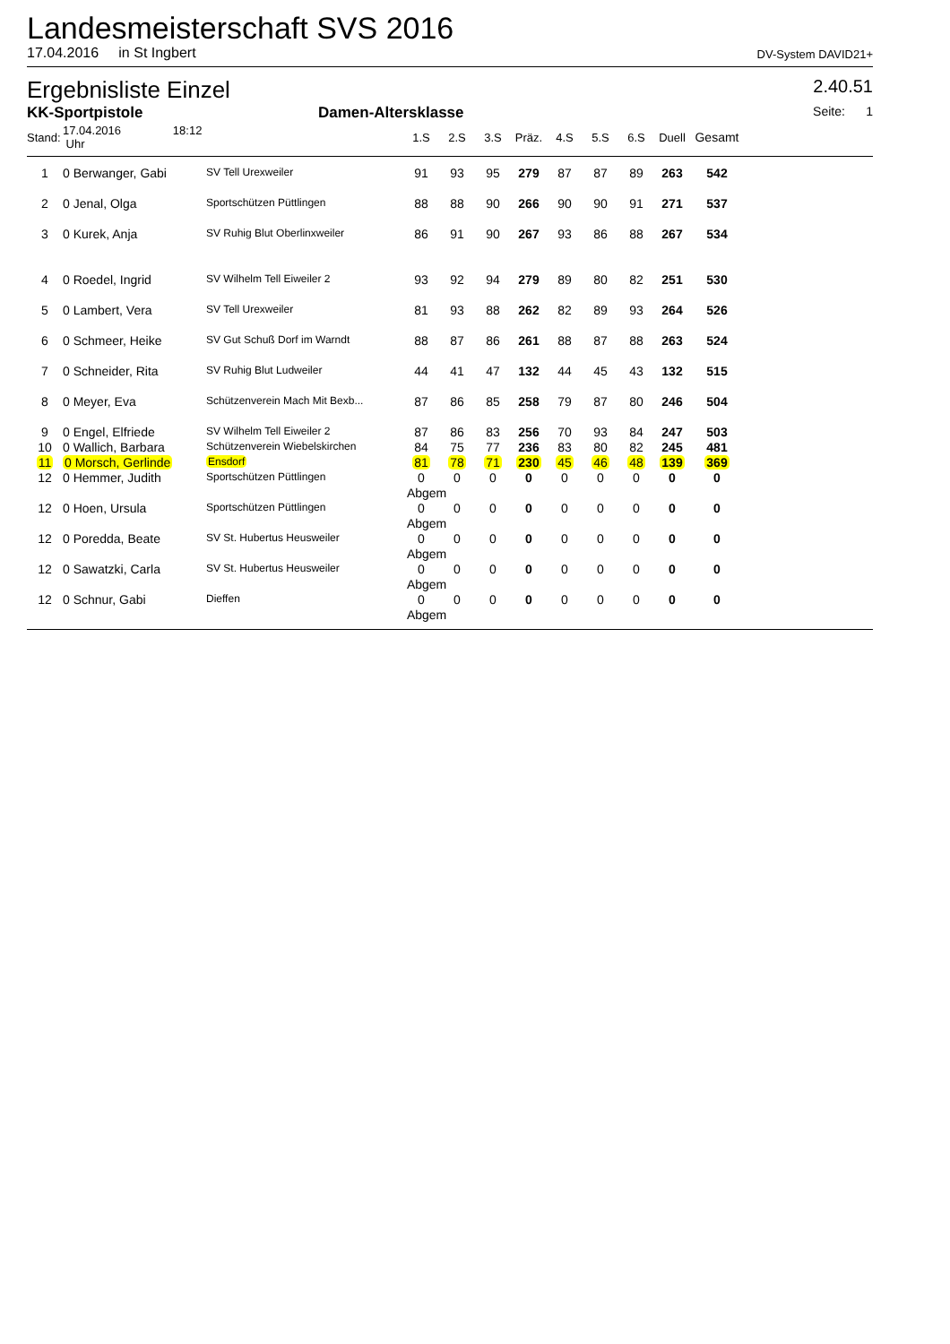Landesmeisterschaft SVS 2016
17.04.2016 in St Ingbert DV-System DAVID21+
Ergebnisliste Einzel 2.40.51
KK-Sportpistole Damen-Altersklasse Seite: 1
| Stand: | 17.04.2016 18:12 Uhr | | 1.S | 2.S | 3.S | Präz. | 4.S | 5.S | 6.S | Duell | Gesamt | |
| --- | --- | --- | --- | --- | --- | --- | --- | --- | --- | --- | --- | --- |
| 1 | 0 Berwanger, Gabi | SV Tell Urexweiler | 91 | 93 | 95 | 279 | 87 | 87 | 89 | 263 | 542 | |
| 2 | 0 Jenal, Olga | Sportschützen Püttlingen | 88 | 88 | 90 | 266 | 90 | 90 | 91 | 271 | 537 | |
| 3 | 0 Kurek, Anja | SV Ruhig Blut Oberlinxweiler | 86 | 91 | 90 | 267 | 93 | 86 | 88 | 267 | 534 | |
| 4 | 0 Roedel, Ingrid | SV Wilhelm Tell Eiweiler 2 | 93 | 92 | 94 | 279 | 89 | 80 | 82 | 251 | 530 | |
| 5 | 0 Lambert, Vera | SV Tell Urexweiler | 81 | 93 | 88 | 262 | 82 | 89 | 93 | 264 | 526 | |
| 6 | 0 Schmeer, Heike | SV Gut Schuß Dorf im Warndt | 88 | 87 | 86 | 261 | 88 | 87 | 88 | 263 | 524 | |
| 7 | 0 Schneider, Rita | SV Ruhig Blut Ludweiler | 44 | 41 | 47 | 132 | 44 | 45 | 43 | 132 | 515 | |
| 8 | 0 Meyer, Eva | Schützenverein Mach Mit Bexb... | 87 | 86 | 85 | 258 | 79 | 87 | 80 | 246 | 504 | |
| 9 | 0 Engel, Elfriede | SV Wilhelm Tell Eiweiler 2 | 87 | 86 | 83 | 256 | 70 | 93 | 84 | 247 | 503 | |
| 10 | 0 Wallich, Barbara | Schützenverein Wiebelskirchen | 84 | 75 | 77 | 236 | 83 | 80 | 82 | 245 | 481 | |
| 11 | 0 Morsch, Gerlinde | Ensdorf | 81 | 78 | 71 | 230 | 45 | 46 | 48 | 139 | 369 | |
| 12 | 0 Hemmer, Judith | Sportschützen Püttlingen | 0 | 0 | 0 | 0 | 0 | 0 | 0 | 0 | 0 | |
| | | | Abgem | | | | | | | | | |
| 12 | 0 Hoen, Ursula | Sportschützen Püttlingen | 0 | 0 | 0 | 0 | 0 | 0 | 0 | 0 | 0 | |
| | | | Abgem | | | | | | | | | |
| 12 | 0 Poredda, Beate | SV St. Hubertus Heusweiler | 0 | 0 | 0 | 0 | 0 | 0 | 0 | 0 | 0 | |
| | | | Abgem | | | | | | | | | |
| 12 | 0 Sawatzki, Carla | SV St. Hubertus Heusweiler | 0 | 0 | 0 | 0 | 0 | 0 | 0 | 0 | 0 | |
| | | | Abgem | | | | | | | | | |
| 12 | 0 Schnur, Gabi | Dieffen | 0 | 0 | 0 | 0 | 0 | 0 | 0 | 0 | 0 | |
| | | | Abgem | | | | | | | | | |